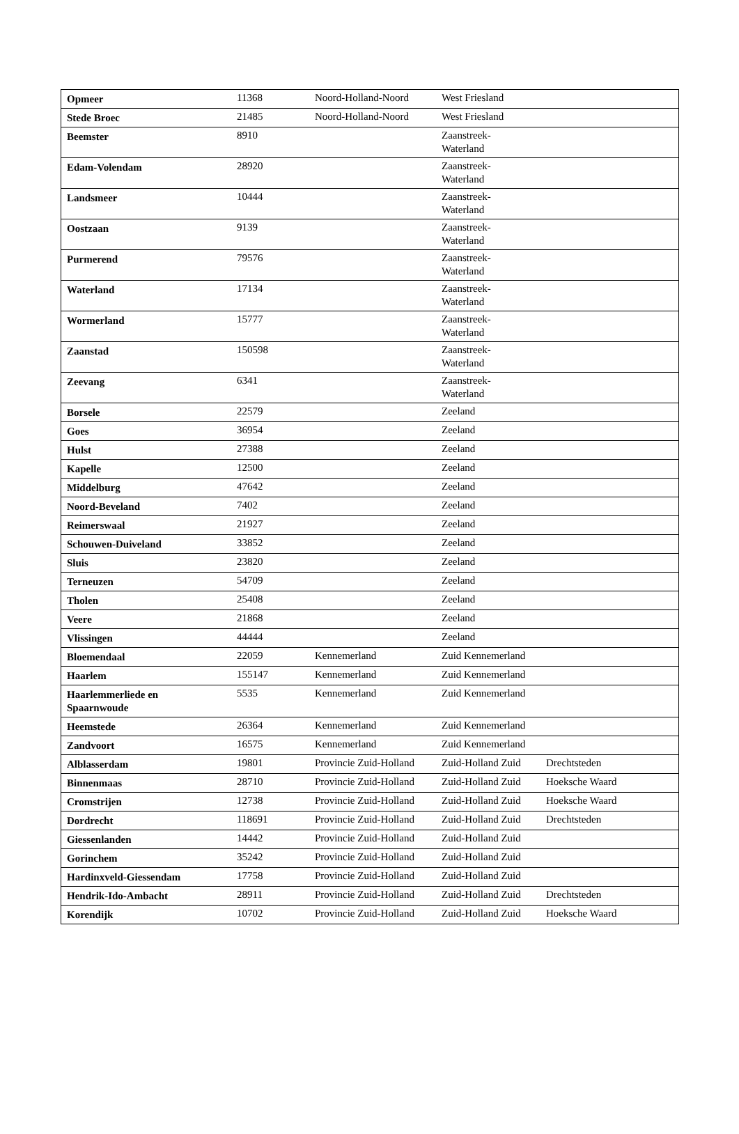| Opmeer | 11368 | Noord-Holland-Noord | West Friesland | |
| Stede Broec | 21485 | Noord-Holland-Noord | West Friesland | |
| Beemster | 8910 | | Zaanstreek- Waterland | |
| Edam-Volendam | 28920 | | Zaanstreek- Waterland | |
| Landsmeer | 10444 | | Zaanstreek- Waterland | |
| Oostzaan | 9139 | | Zaanstreek- Waterland | |
| Purmerend | 79576 | | Zaanstreek- Waterland | |
| Waterland | 17134 | | Zaanstreek- Waterland | |
| Wormerland | 15777 | | Zaanstreek- Waterland | |
| Zaanstad | 150598 | | Zaanstreek- Waterland | |
| Zeevang | 6341 | | Zaanstreek- Waterland | |
| Borsele | 22579 | | Zeeland | |
| Goes | 36954 | | Zeeland | |
| Hulst | 27388 | | Zeeland | |
| Kapelle | 12500 | | Zeeland | |
| Middelburg | 47642 | | Zeeland | |
| Noord-Beveland | 7402 | | Zeeland | |
| Reimerswaal | 21927 | | Zeeland | |
| Schouwen-Duiveland | 33852 | | Zeeland | |
| Sluis | 23820 | | Zeeland | |
| Terneuzen | 54709 | | Zeeland | |
| Tholen | 25408 | | Zeeland | |
| Veere | 21868 | | Zeeland | |
| Vlissingen | 44444 | | Zeeland | |
| Bloemendaal | 22059 | Kennemerland | Zuid Kennemerland | |
| Haarlem | 155147 | Kennemerland | Zuid Kennemerland | |
| Haarlemmerliede en Spaarnwoude | 5535 | Kennemerland | Zuid Kennemerland | |
| Heemstede | 26364 | Kennemerland | Zuid Kennemerland | |
| Zandvoort | 16575 | Kennemerland | Zuid Kennemerland | |
| Alblasserdam | 19801 | Provincie Zuid-Holland | Zuid-Holland Zuid | Drechtsteden |
| Binnenmaas | 28710 | Provincie Zuid-Holland | Zuid-Holland Zuid | Hoeksche Waard |
| Cromstrijen | 12738 | Provincie Zuid-Holland | Zuid-Holland Zuid | Hoeksche Waard |
| Dordrecht | 118691 | Provincie Zuid-Holland | Zuid-Holland Zuid | Drechtsteden |
| Giessenlanden | 14442 | Provincie Zuid-Holland | Zuid-Holland Zuid | |
| Gorinchem | 35242 | Provincie Zuid-Holland | Zuid-Holland Zuid | |
| Hardinxveld-Giessendam | 17758 | Provincie Zuid-Holland | Zuid-Holland Zuid | |
| Hendrik-Ido-Ambacht | 28911 | Provincie Zuid-Holland | Zuid-Holland Zuid | Drechtsteden |
| Korendijk | 10702 | Provincie Zuid-Holland | Zuid-Holland Zuid | Hoeksche Waard |